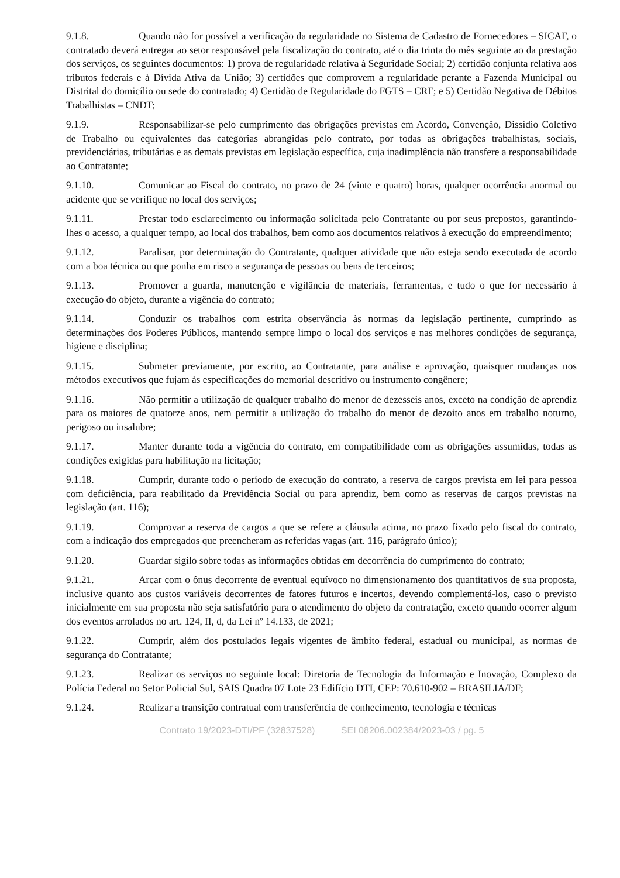9.1.8. Quando não for possível a verificação da regularidade no Sistema de Cadastro de Fornecedores – SICAF, o contratado deverá entregar ao setor responsável pela fiscalização do contrato, até o dia trinta do mês seguinte ao da prestação dos serviços, os seguintes documentos: 1) prova de regularidade relativa à Seguridade Social; 2) certidão conjunta relativa aos tributos federais e à Dívida Ativa da União; 3) certidões que comprovem a regularidade perante a Fazenda Municipal ou Distrital do domicílio ou sede do contratado; 4) Certidão de Regularidade do FGTS – CRF; e 5) Certidão Negativa de Débitos Trabalhistas – CNDT;
9.1.9. Responsabilizar-se pelo cumprimento das obrigações previstas em Acordo, Convenção, Dissídio Coletivo de Trabalho ou equivalentes das categorias abrangidas pelo contrato, por todas as obrigações trabalhistas, sociais, previdenciárias, tributárias e as demais previstas em legislação específica, cuja inadimplência não transfere a responsabilidade ao Contratante;
9.1.10. Comunicar ao Fiscal do contrato, no prazo de 24 (vinte e quatro) horas, qualquer ocorrência anormal ou acidente que se verifique no local dos serviços;
9.1.11. Prestar todo esclarecimento ou informação solicitada pelo Contratante ou por seus prepostos, garantindo-lhes o acesso, a qualquer tempo, ao local dos trabalhos, bem como aos documentos relativos à execução do empreendimento;
9.1.12. Paralisar, por determinação do Contratante, qualquer atividade que não esteja sendo executada de acordo com a boa técnica ou que ponha em risco a segurança de pessoas ou bens de terceiros;
9.1.13. Promover a guarda, manutenção e vigilância de materiais, ferramentas, e tudo o que for necessário à execução do objeto, durante a vigência do contrato;
9.1.14. Conduzir os trabalhos com estrita observância às normas da legislação pertinente, cumprindo as determinações dos Poderes Públicos, mantendo sempre limpo o local dos serviços e nas melhores condições de segurança, higiene e disciplina;
9.1.15. Submeter previamente, por escrito, ao Contratante, para análise e aprovação, quaisquer mudanças nos métodos executivos que fujam às especificações do memorial descritivo ou instrumento congênere;
9.1.16. Não permitir a utilização de qualquer trabalho do menor de dezesseis anos, exceto na condição de aprendiz para os maiores de quatorze anos, nem permitir a utilização do trabalho do menor de dezoito anos em trabalho noturno, perigoso ou insalubre;
9.1.17. Manter durante toda a vigência do contrato, em compatibilidade com as obrigações assumidas, todas as condições exigidas para habilitação na licitação;
9.1.18. Cumprir, durante todo o período de execução do contrato, a reserva de cargos prevista em lei para pessoa com deficiência, para reabilitado da Previdência Social ou para aprendiz, bem como as reservas de cargos previstas na legislação (art. 116);
9.1.19. Comprovar a reserva de cargos a que se refere a cláusula acima, no prazo fixado pelo fiscal do contrato, com a indicação dos empregados que preencheram as referidas vagas (art. 116, parágrafo único);
9.1.20. Guardar sigilo sobre todas as informações obtidas em decorrência do cumprimento do contrato;
9.1.21. Arcar com o ônus decorrente de eventual equívoco no dimensionamento dos quantitativos de sua proposta, inclusive quanto aos custos variáveis decorrentes de fatores futuros e incertos, devendo complementá-los, caso o previsto inicialmente em sua proposta não seja satisfatório para o atendimento do objeto da contratação, exceto quando ocorrer algum dos eventos arrolados no art. 124, II, d, da Lei nº 14.133, de 2021;
9.1.22. Cumprir, além dos postulados legais vigentes de âmbito federal, estadual ou municipal, as normas de segurança do Contratante;
9.1.23. Realizar os serviços no seguinte local: Diretoria de Tecnologia da Informação e Inovação, Complexo da Polícia Federal no Setor Policial Sul, SAIS Quadra 07 Lote 23 Edifício DTI, CEP: 70.610-902 – BRASILIA/DF;
9.1.24. Realizar a transição contratual com transferência de conhecimento, tecnologia e técnicas
Contrato 19/2023-DTI/PF (32837528) SEI 08206.002384/2023-03 / pg. 5